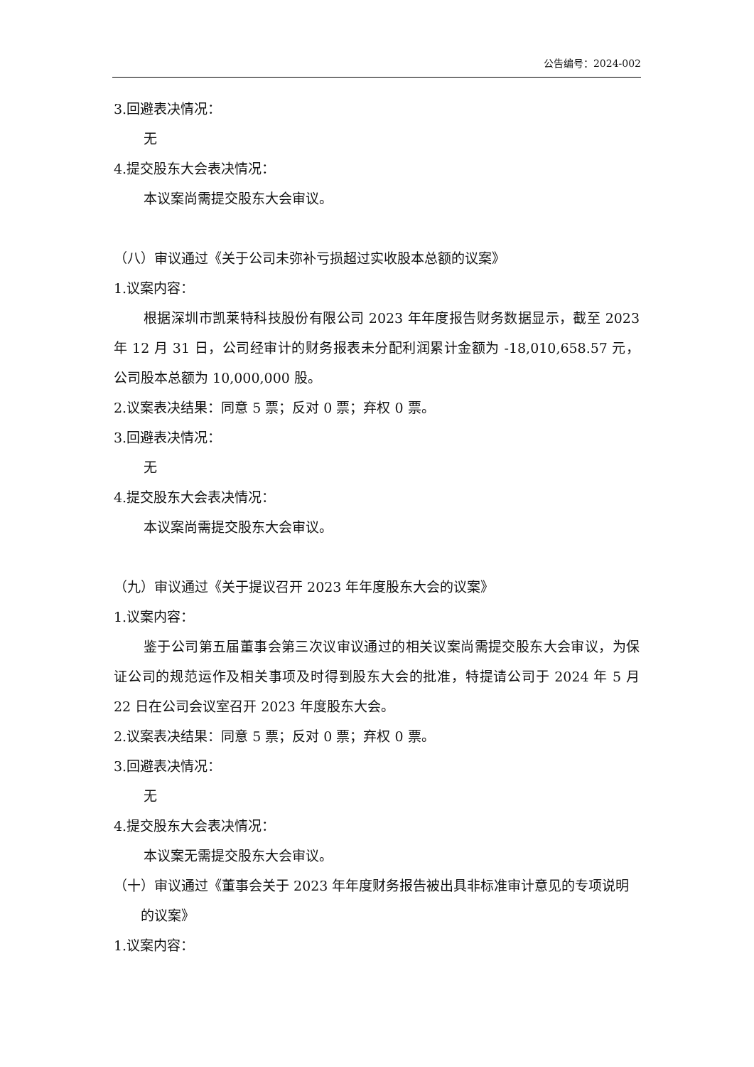公告编号：2024-002
3.回避表决情况：
无
4.提交股东大会表决情况：
本议案尚需提交股东大会审议。
（八）审议通过《关于公司未弥补亏损超过实收股本总额的议案》
1.议案内容：
根据深圳市凯莱特科技股份有限公司 2023 年年度报告财务数据显示，截至 2023 年 12 月 31 日，公司经审计的财务报表未分配利润累计金额为 -18,010,658.57 元，公司股本总额为 10,000,000 股。
2.议案表决结果：同意 5 票；反对 0 票；弃权 0 票。
3.回避表决情况：
无
4.提交股东大会表决情况：
本议案尚需提交股东大会审议。
（九）审议通过《关于提议召开 2023 年年度股东大会的议案》
1.议案内容：
鉴于公司第五届董事会第三次议审议通过的相关议案尚需提交股东大会审议，为保证公司的规范运作及相关事项及时得到股东大会的批准，特提请公司于 2024 年 5 月 22 日在公司会议室召开 2023 年度股东大会。
2.议案表决结果：同意 5 票；反对 0 票；弃权 0 票。
3.回避表决情况：
无
4.提交股东大会表决情况：
本议案无需提交股东大会审议。
（十）审议通过《董事会关于 2023 年年度财务报告被出具非标准审计意见的专项说明的议案》
1.议案内容：